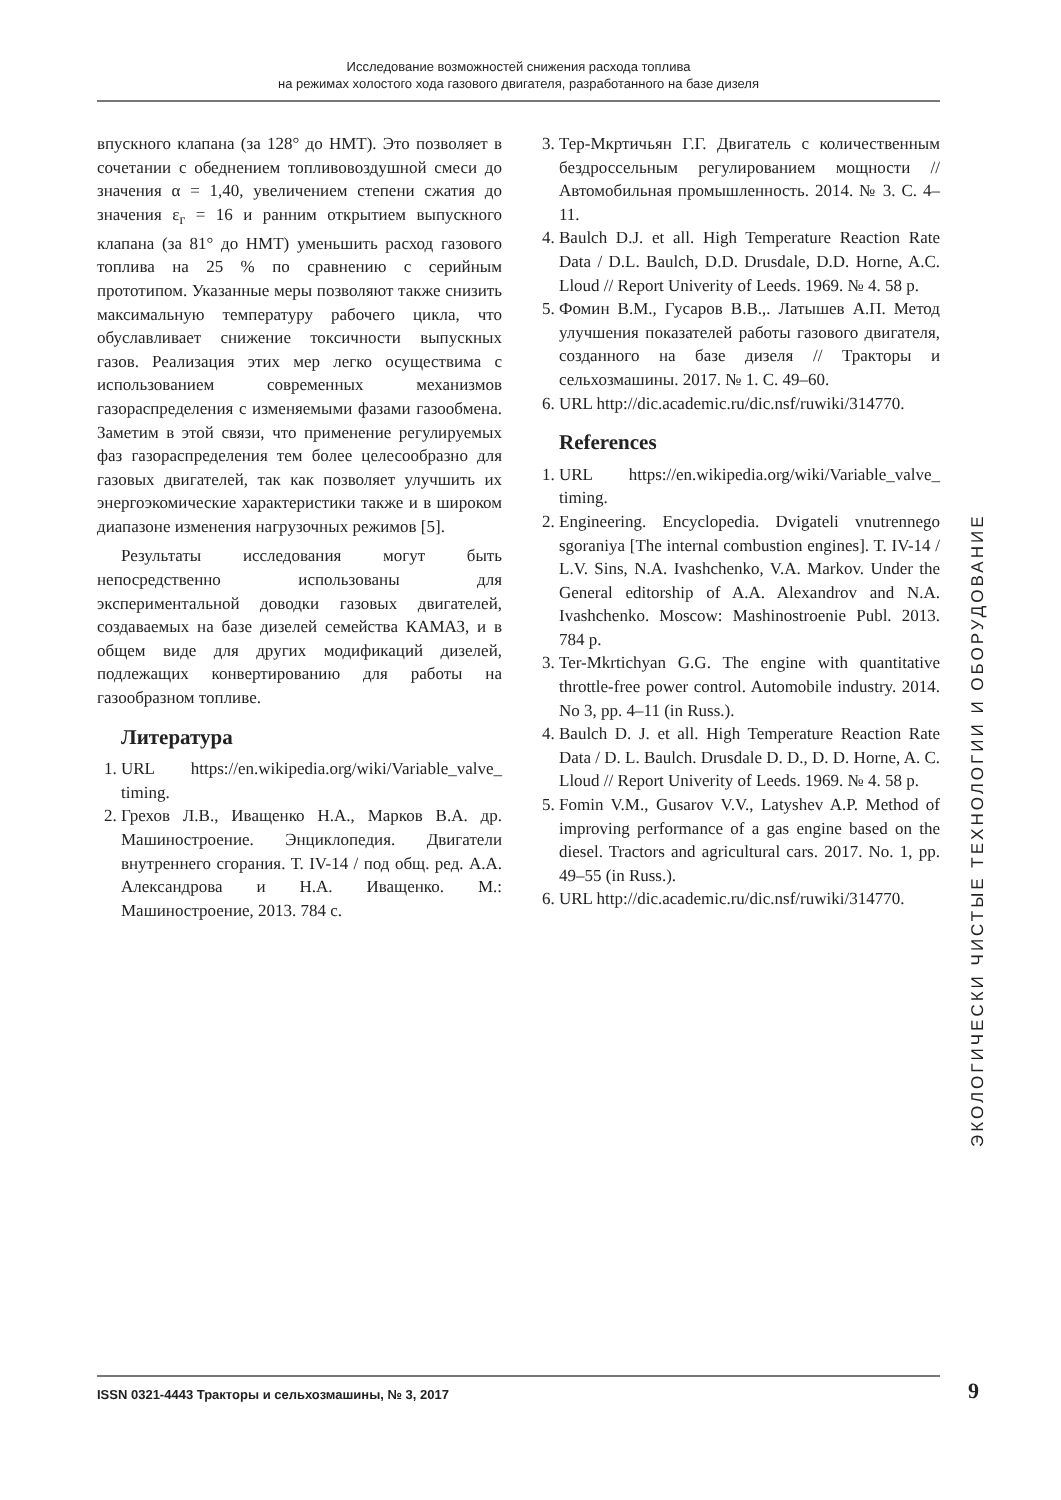Исследование возможностей снижения расхода топлива
на режимах холостого хода газового двигателя, разработанного на базе дизеля
впускного клапана (за 128° до НМТ). Это позволяет в сочетании с обеднением топливовоздушной смеси до значения α = 1,40, увеличением степени сжатия до значения ε<sub>г</sub> = 16 и ранним открытием выпускного клапана (за 81° до НМТ) уменьшить расход газового топлива на 25 % по сравнению с серийным прототипом. Указанные меры позволяют также снизить максимальную температуру рабочего цикла, что обуславливает снижение токсичности выпускных газов. Реализация этих мер легко осуществима с использованием современных механизмов газораспределения с изменяемыми фазами газообмена. Заметим в этой связи, что применение регулируемых фаз газораспределения тем более целесообразно для газовых двигателей, так как позволяет улучшить их энергоэкомические характеристики также и в широком диапазоне изменения нагрузочных режимов [5].
Результаты исследования могут быть непосредственно использованы для экспериментальной доводки газовых двигателей, создаваемых на базе дизелей семейства КАМАЗ, и в общем виде для других модификаций дизелей, подлежащих конвертированию для работы на газообразном топливе.
Литература
1. URL https://en.wikipedia.org/wiki/Variable_valve_ timing.
2. Грехов Л.В., Иващенко Н.А., Марков В.А. др. Машиностроение. Энциклопедия. Двигатели внутреннего сгорания. Т. IV-14 / под общ. ред. А.А. Александрова и Н.А. Иващенко. М.: Машиностроение, 2013. 784 с.
3. Тер-Мкртичьян Г.Г. Двигатель с количественным бездроссельным регулированием мощности // Автомобильная промышленность. 2014. № 3. С. 4–11.
4. Baulch D.J. et all. High Temperature Reaction Rate Data / D.L. Baulch, D.D. Drusdale, D.D. Horne, A.C. Lloud // Report Univerity of Leeds. 1969. № 4. 58 p.
5. Фомин В.М., Гусаров В.В.,. Латышев А.П. Метод улучшения показателей работы газового двигателя, созданного на базе дизеля // Тракторы и сельхозмашины. 2017. № 1. С. 49–60.
6. URL http://dic.academic.ru/dic.nsf/ruwiki/314770.
References
1. URL https://en.wikipedia.org/wiki/Variable_valve_ timing.
2. Engineering. Encyclopedia. Dvigateli vnutrennego sgoraniya [The internal combustion engines]. T. IV-14 / L.V. Sins, N.A. Ivashchenko, V.A. Markov. Under the General editorship of A.A. Alexandrov and N.A. Ivashchenko. Moscow: Mashinostroenie Publ. 2013. 784 p.
3. Ter-Mkrtichyan G.G. The engine with quantitative throttle-free power control. Automobile industry. 2014. No 3, pp. 4–11 (in Russ.).
4. Baulch D. J. et all. High Temperature Reaction Rate Data / D. L. Baulch. Drusdale D. D., D. D. Horne, A. C. Lloud // Report Univerity of Leeds. 1969. № 4. 58 p.
5. Fomin V.M., Gusarov V.V., Latyshev A.P. Method of improving performance of a gas engine based on the diesel. Tractors and agricultural cars. 2017. No. 1, pp. 49–55 (in Russ.).
6. URL http://dic.academic.ru/dic.nsf/ruwiki/314770.
ЭКОЛОГИЧЕСКИ ЧИСТЫЕ ТЕХНОЛОГИИ И ОБОРУДОВАНИЕ
ISSN 0321-4443 Тракторы и сельхозмашины, № 3, 2017 9